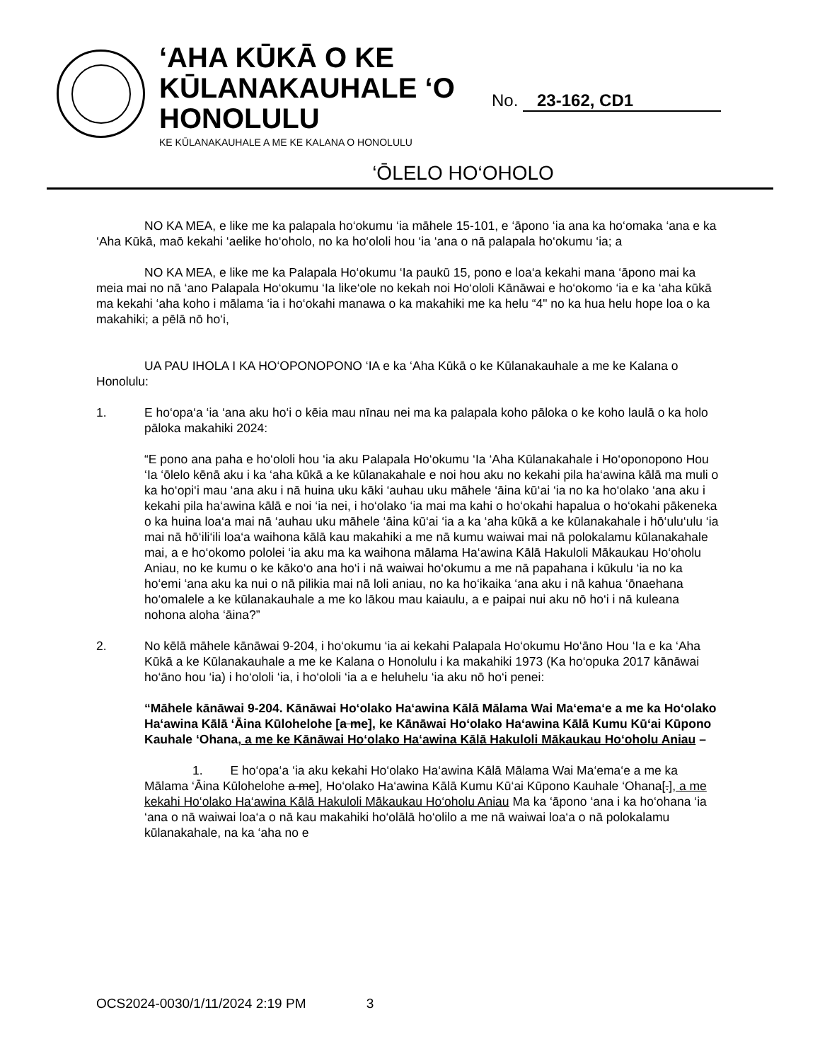‘AHA KŪKĀ O KE KŪLANAKAUHALE ‘O HONOLULU
KE KŪLANAKAUHALE A ME KE KALANA O HONOLULU
No. 23-162, CD1
‘ŌLELO HO‘OHOLO
NO KA MEA, e like me ka palapala ho‘okumu ‘ia māhele 15-101, e ‘āpono ‘ia ana ka ho‘omaka ‘ana e ka ‘Aha Kūkā, maō kekahi ‘aelike ho‘oholo, no ka ho‘ololi hou ‘ia ‘ana o nā palapala ho‘okumu ‘ia; a
NO KA MEA, e like me ka Palapala Ho‘okumu ‘Ia paukū 15, pono e loa‘a kekahi mana ‘āpono mai ka meia mai no nā ‘ano Palapala Ho‘okumu ‘Ia like‘ole no kekah noi Ho‘ololi Kānāwai e ho‘okomo ‘ia e ka ‘aha kūkā ma kekahi ‘aha koho i mālama ‘ia i ho‘okahi manawa o ka makahiki me ka helu “4" no ka hua helu hope loa o ka makahiki; a pēlā nō ho‘i,
UA PAU IHOLA I KA HO‘OPONOPONO ‘IA e ka ‘Aha Kūkā o ke Kūlanakauhale a me ke Kalana o Honolulu:
1. E ho‘opa‘a ‘ia ‘ana aku ho‘i o kēia mau nīnau nei ma ka palapala koho pāloka o ke koho laulā o ka holo pāloka makahiki 2024:
“E pono ana paha e ho‘ololi hou ‘ia aku Palapala Ho‘okumu ‘Ia ‘Aha Kūlanakahale i Ho‘oponopono Hou ‘Ia ‘ōlelo kēnā aku i ka ‘aha kūkā a ke kūlanakahale e noi hou aku no kekahi pila ha‘awina kālā ma muli o ka ho‘opi‘i mau ‘ana aku i nā huina uku kāki ‘auhau uku māhele ‘āina kū‘ai ‘ia no ka ho‘olako ‘ana aku i kekahi pila ha‘awina kālā e noi ‘ia nei, i ho‘olako ‘ia mai ma kahi o ho‘okahi hapalua o ho‘okahi pākeneka o ka huina loa‘a mai nā ‘auhau uku māhele ‘āina kū‘ai ‘ia a ka ‘aha kūkā a ke kūlanakahale i hō‘ulu‘ulu ‘ia mai nā hō‘ili‘ili loa‘a waihona kālā kau makahiki a me nā kumu waiwai mai nā polokalamu kūlanakahale mai, a e ho‘okomo pololei ‘ia aku ma ka waihona mālama Ha‘awina Kālā Hakuloli Mākaukau Ho‘oholu Aniau, no ke kumu o ke kāko‘o ana ho‘i i nā waiwai ho‘okumu a me nā papahana i kūkulu ‘ia no ka ho‘emi ‘ana aku ka nui o nā pilikia mai nā loli aniau, no ka ho‘ikaika ‘ana aku i nā kahua ‘ōnaehana ho‘omalele a ke kūlanakauhale a me ko lākou mau kaiaulu, a e paipai nui aku nō ho‘i i nā kuleana nohona aloha ‘āina?”
2. No kēlā māhele kānāwai 9-204, i ho‘okumu ‘ia ai kekahi Palapala Ho‘okumu Ho‘āno Hou ‘Ia e ka ‘Aha Kūkā a ke Kūlanakauhale a me ke Kalana o Honolulu i ka makahiki 1973 (Ka ho‘opuka 2017 kānāwai ho‘āno hou ‘ia) i ho‘ololi ‘ia, i ho‘ololi ‘ia a e heluhelu ‘ia aku nō ho‘i penei:
“Māhele kānāwai 9-204. Kānāwai Ho‘olako Ha‘awina Kālā Mālama Wai Ma‘ema‘e a me ka Ho‘olako Ha‘awina Kālā ‘Āina Kūlohelohe [a me], ke Kānāwai Ho‘olako Ha‘awina Kālā Kumu Kū‘ai Kūpono Kauhale ‘Ohana, a me ke Kānāwai Ho‘olako Ha‘awina Kālā Hakuloli Mākaukau Ho‘oholu Aniau –
1. E ho‘opa‘a ‘ia aku kekahi Ho‘olako Ha‘awina Kālā Mālama Wai Ma‘ema‘e a me ka Mālama ‘Āina Kūlohelohe a me], Ho‘olako Ha‘awina Kālā Kumu Kū‘ai Kūpono Kauhale ‘Ohana[.], a me kekahi Ho‘olako Ha‘awina Kālā Hakuloli Mākaukau Ho‘oholu Aniau Ma ka ‘āpono ‘ana i ka ho‘ohana ‘ia ‘ana o nā waiwai loa‘a o nā kau makahiki ho‘olālā ho‘olilo a me nā waiwai loa‘a o nā polokalamu kūlanakahale, na ka ‘aha no e
OCS2024-0030/1/11/2024 2:19 PM 3